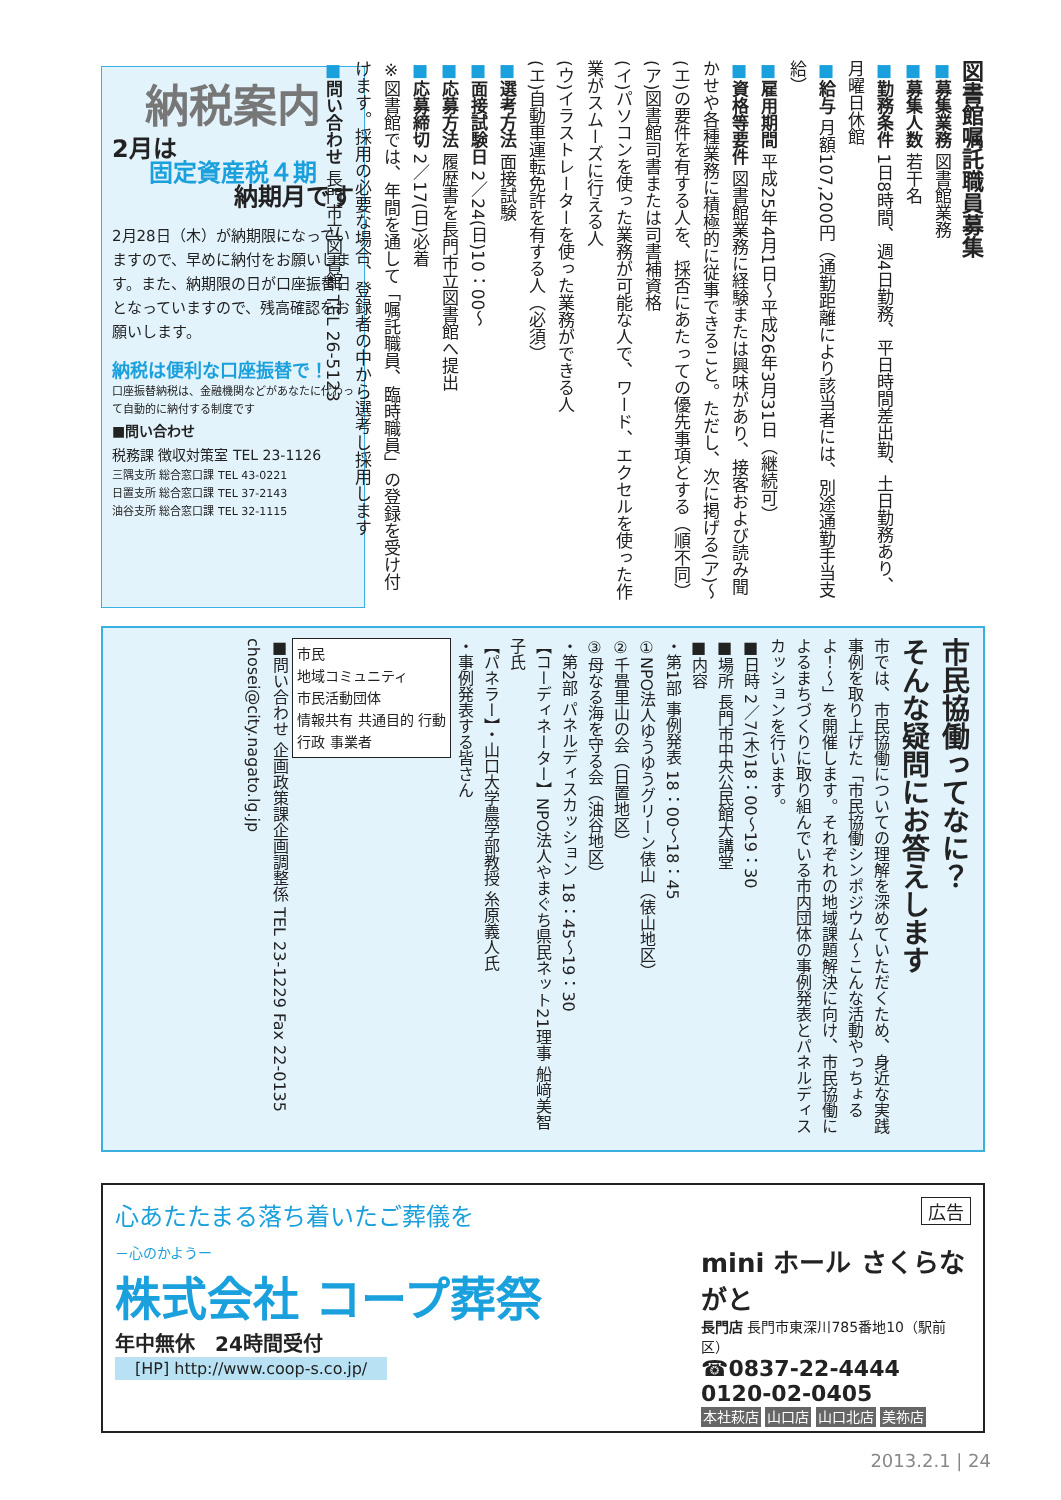納税案内
2月は
固定資産税４期
納期月です
2月28日（木）が納期限になっていますので、早めに納付をお願いします。また、納期限の日が口座振替日となっていますので、残高確認をお願いします。
納税は便利な口座振替で！
口座振替納税は、金融機関などがあなたに代わって自動的に納付する制度です
■問い合わせ
税務課 徴収対策室 TEL 23-1126
三隅支所 総合窓口課 TEL 43-0221
日置支所 総合窓口課 TEL 37-2143
油谷支所 総合窓口課 TEL 32-1115
図書館嘱託職員募集
■募集業務 図書館業務
■募集人数 若干名
■勤務条件 1日8時間、週4日勤務、平日時間差出勤、土日勤務あり、月曜日休館
■給与 月額107,200円（通勤距離により該当者には、別途通勤手当支給）
■雇用期間 平成25年4月1日～平成26年3月31日（継続可）
■資格等要件 図書館業務に経験または興味があり、接客および読み聞かせや各種業務に積極的に従事できること。ただし、次に掲げる(ア)～(エ)の要件を有する人を、採否にあたっての優先事項とする（順不同）
(ア)図書館司書または司書補資格
(イ)パソコンを使った業務が可能な人で、ワード、エクセルを使った作業がスムーズに行える人
(ウ)イラストレーターを使った業務ができる人
(エ)自動車運転免許を有する人（必須）
■選考方法 面接試験
■面接試験日 2／24(日)10：00～
■応募方法 履歴書を長門市立図書館へ提出
■応募締切 2／17(日)必着
※図書館では、年間を通して「嘱託職員、臨時職員」の登録を受け付けます。採用の必要な場合、登録者の中から選考し採用します
■問い合わせ 長門市立図書館 TEL 26-5123
市民協働ってなに？
そんな疑問にお答えします
市では、市民協働についての理解を深めていただくため、身近な実践事例を取り上げた「市民協働シンポジウム～こんな活動やっちょるよ！～」を開催します。それぞれの地域課題解決に向け、市民協働によるまちづくりに取り組んでいる市内団体の事例発表とパネルディスカッションを行います。
■日時 2／7(木)18：00～19：30
■場所 長門市中央公民館大講堂
■内容
・第1部 事例発表 18：00～18：45
①NPO法人ゆうゆうグリーン俵山（俵山地区）
②千畳里山の会（日置地区）
③母なる海を守る会（油谷地区）
・第2部 パネルディスカッション 18：45～19：30
【コーディネーター】NPO法人やまぐち県民ネット21理事 船﨑美智子氏
【パネラー】・山口大学農学部教授 糸原義人氏
・事例発表する皆さん
市民
地域コミュニティ
市民活動団体
情報共有 共通目的 行動
行政 事業者
■問い合わせ 企画政策課企画調整係 TEL 23-1229 Fax 22-0135 chosei@city.nagato.lg.jp
広告
心あたたまる落ち着いたご葬儀を
－心のかようー
株式会社 コープ葬祭
年中無休　24時間受付
[HP] http://www.coop-s.co.jp/
mini ホール さくらながと
長門店 長門市東深川785番地10（駅前区）
☎0837-22-4444
0120-02-0405
本社萩店 山口店 山口北店 美祢店
2013.2.1 | 24